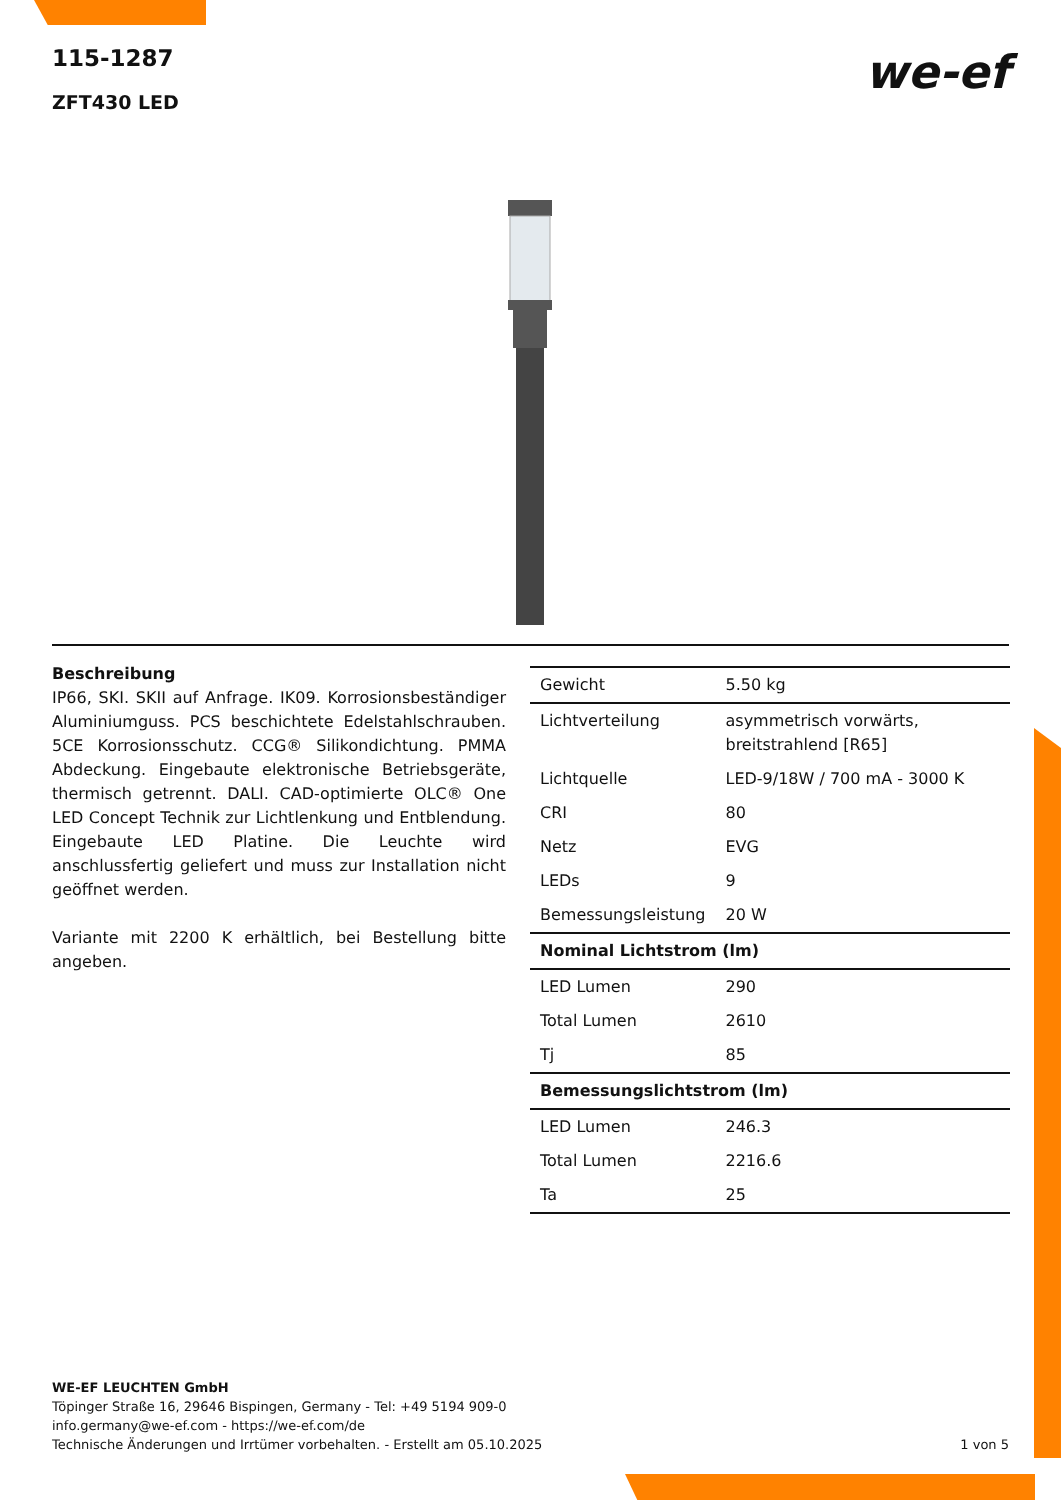115-1287
ZFT430 LED
we-ef
Beschreibung
IP66, SKI. SKII auf Anfrage. IK09. Korrosionsbeständiger Aluminiumguss. PCS beschichtete Edelstahlschrauben. 5CE Korrosionsschutz. CCG® Silikondichtung. PMMA Abdeckung. Eingebaute elektronische Betriebsgeräte, thermisch getrennt. DALI. CAD-optimierte OLC® One LED Concept Technik zur Lichtlenkung und Entblendung. Eingebaute LED Platine. Die Leuchte wird anschlussfertig geliefert und muss zur Installation nicht geöffnet werden.
Variante mit 2200 K erhältlich, bei Bestellung bitte angeben.
| Gewicht | 5.50 kg |
| Lichtverteilung | asymmetrisch vorwärts, breitstrahlend [R65] |
| Lichtquelle | LED-9/18W / 700 mA - 3000 K |
| CRI | 80 |
| Netz | EVG |
| LEDs | 9 |
| Bemessungsleistung | 20 W |
| Nominal Lichtstrom (lm) | |
| LED Lumen | 290 |
| Total Lumen | 2610 |
| Tj | 85 |
| Bemessungslichtstrom (lm) | |
| LED Lumen | 246.3 |
| Total Lumen | 2216.6 |
| Ta | 25 |
WE-EF LEUCHTEN GmbH
Töpinger Straße 16, 29646 Bispingen, Germany - Tel: +49 5194 909-0
info.germany@we-ef.com - https://we-ef.com/de
Technische Änderungen und Irrtümer vorbehalten. - Erstellt am 05.10.2025 1 von 5